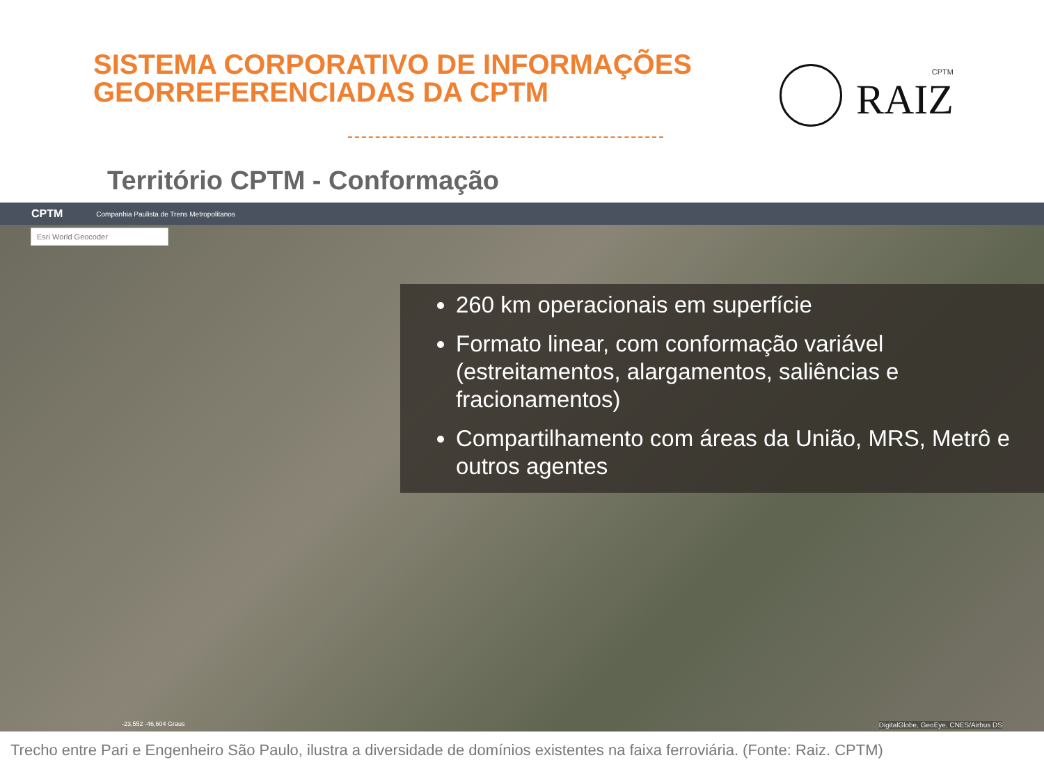SISTEMA CORPORATIVO DE INFORMAÇÕES
GEORREFERENCIADAS DA CPTM
CPTM
RAIZ
Território CPTM - Conformação
CPTM Companhia Paulista de Trens Metropolitanos
Esri World Geocoder
260 km operacionais em superfície
Formato linear, com conformação variável (estreitamentos, alargamentos, saliências e fracionamentos)
Compartilhamento com áreas da União, MRS, Metrô e outros agentes
-23,552 -46,604 Graus
DigitalGlobe, GeoEye, CNES/Airbus DS
Trecho entre Pari e Engenheiro São Paulo, ilustra a diversidade de domínios existentes na faixa ferroviária. (Fonte: Raiz. CPTM)